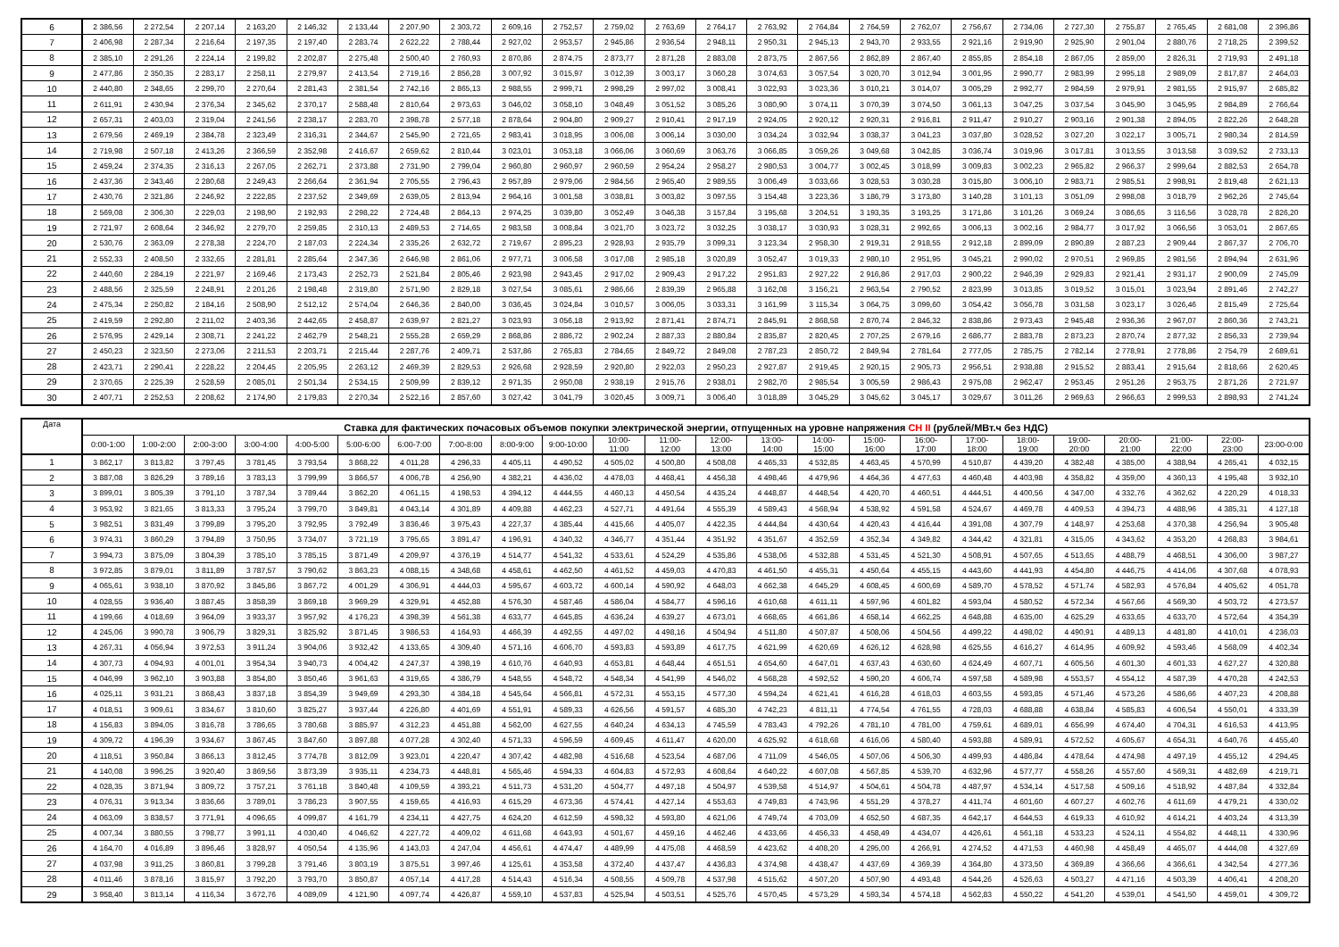| 6 | 2 386,56 | 2 272,54 | 2 207,14 | 2 163,20 | 2 146,32 | 2 133,44 | 2 207,90 | 2 303,72 | 2 609,16 | 2 752,57 | 2 759,02 | 2 763,69 | 2 764,17 | 2 763,92 | 2 764,84 | 2 764,59 | 2 762,07 | 2 756,67 | 2 734,06 | 2 727,30 | 2 755,87 | 2 765,45 | 2 681,08 | 2 396,86 |
| 7 | 2 406,98 | 2 287,34 | 2 216,64 | 2 197,35 | 2 197,40 | 2 283,74 | 2 622,22 | 2 788,44 | 2 927,02 | 2 953,57 | 2 945,86 | 2 936,54 | 2 948,11 | 2 950,31 | 2 945,13 | 2 943,70 | 2 933,55 | 2 921,16 | 2 919,90 | 2 925,90 | 2 901,04 | 2 880,76 | 2 718,25 | 2 399,52 |
| 8 | 2 385,10 | 2 291,26 | 2 224,14 | 2 199,82 | 2 202,87 | 2 275,48 | 2 500,40 | 2 760,93 | 2 870,86 | 2 874,75 | 2 873,77 | 2 871,28 | 2 883,08 | 2 873,75 | 2 867,56 | 2 862,89 | 2 867,40 | 2 855,85 | 2 854,18 | 2 867,05 | 2 859,00 | 2 826,31 | 2 719,93 | 2 491,18 |
| 9 | 2 477,86 | 2 350,35 | 2 283,17 | 2 258,11 | 2 279,97 | 2 413,54 | 2 719,16 | 2 856,28 | 3 007,92 | 3 015,97 | 3 012,39 | 3 003,17 | 3 060,28 | 3 074,63 | 3 057,54 | 3 020,70 | 3 012,94 | 3 001,95 | 2 990,77 | 2 983,99 | 2 995,18 | 2 989,09 | 2 817,87 | 2 464,03 |
| 10 | 2 440,80 | 2 348,65 | 2 299,70 | 2 270,64 | 2 281,43 | 2 381,54 | 2 742,16 | 2 865,13 | 2 988,55 | 2 999,71 | 2 998,29 | 2 997,02 | 3 008,41 | 3 022,93 | 3 023,36 | 3 010,21 | 3 014,07 | 3 005,29 | 2 992,77 | 2 984,59 | 2 979,91 | 2 981,55 | 2 915,97 | 2 685,82 |
| 11 | 2 611,91 | 2 430,94 | 2 376,34 | 2 345,62 | 2 370,17 | 2 588,48 | 2 810,64 | 2 973,63 | 3 046,02 | 3 058,10 | 3 048,49 | 3 051,52 | 3 085,26 | 3 080,90 | 3 074,11 | 3 070,39 | 3 074,50 | 3 061,13 | 3 047,25 | 3 037,54 | 3 045,90 | 3 045,95 | 2 984,89 | 2 766,64 |
| 12 | 2 657,31 | 2 403,03 | 2 319,04 | 2 241,56 | 2 238,17 | 2 283,70 | 2 398,78 | 2 577,18 | 2 878,64 | 2 904,80 | 2 909,27 | 2 910,41 | 2 917,19 | 2 924,05 | 2 920,12 | 2 920,31 | 2 916,81 | 2 911,47 | 2 910,27 | 2 903,16 | 2 901,38 | 2 894,05 | 2 822,26 | 2 648,28 |
| 13 | 2 679,56 | 2 469,19 | 2 384,78 | 2 323,49 | 2 316,31 | 2 344,67 | 2 545,90 | 2 721,65 | 2 983,41 | 3 018,95 | 3 006,08 | 3 006,14 | 3 030,00 | 3 034,24 | 3 032,94 | 3 038,37 | 3 041,23 | 3 037,80 | 3 028,52 | 3 027,20 | 3 022,17 | 3 005,71 | 2 980,34 | 2 814,59 |
| 14 | 2 719,98 | 2 507,18 | 2 413,26 | 2 366,59 | 2 352,98 | 2 416,67 | 2 659,62 | 2 810,44 | 3 023,01 | 3 053,18 | 3 066,06 | 3 060,69 | 3 063,76 | 3 066,85 | 3 059,26 | 3 049,68 | 3 042,85 | 3 036,74 | 3 019,96 | 3 017,81 | 3 013,55 | 3 013,58 | 3 039,52 | 2 733,13 |
| 15 | 2 459,24 | 2 374,35 | 2 316,13 | 2 267,05 | 2 262,71 | 2 373,88 | 2 731,90 | 2 799,04 | 2 960,80 | 2 960,97 | 2 960,59 | 2 954,24 | 2 958,27 | 2 980,53 | 3 004,77 | 3 002,45 | 3 018,99 | 3 009,83 | 3 002,23 | 2 965,82 | 2 966,37 | 2 999,64 | 2 882,53 | 2 654,78 |
| 16 | 2 437,36 | 2 343,46 | 2 280,68 | 2 249,43 | 2 266,64 | 2 361,94 | 2 705,55 | 2 796,43 | 2 957,89 | 2 979,06 | 2 984,56 | 2 965,40 | 2 989,55 | 3 006,49 | 3 033,66 | 3 028,53 | 3 030,28 | 3 015,80 | 3 006,10 | 2 983,71 | 2 985,51 | 2 998,91 | 2 819,48 | 2 621,13 |
| 17 | 2 430,76 | 2 321,86 | 2 246,92 | 2 222,85 | 2 237,52 | 2 349,69 | 2 639,05 | 2 813,94 | 2 964,16 | 3 001,58 | 3 038,81 | 3 003,82 | 3 097,55 | 3 154,48 | 3 223,36 | 3 186,79 | 3 173,80 | 3 140,28 | 3 101,13 | 3 051,09 | 2 998,08 | 3 018,79 | 2 962,26 | 2 745,64 |
| 18 | 2 569,08 | 2 306,30 | 2 229,03 | 2 198,90 | 2 192,93 | 2 298,22 | 2 724,48 | 2 864,13 | 2 974,25 | 3 039,80 | 3 052,49 | 3 046,38 | 3 157,84 | 3 195,68 | 3 204,51 | 3 193,35 | 3 193,25 | 3 171,86 | 3 101,26 | 3 069,24 | 3 086,65 | 3 116,56 | 3 028,78 | 2 826,20 |
| 19 | 2 721,97 | 2 608,64 | 2 346,92 | 2 279,70 | 2 259,85 | 2 310,13 | 2 489,53 | 2 714,65 | 2 983,58 | 3 008,84 | 3 021,70 | 3 023,72 | 3 032,25 | 3 038,17 | 3 030,93 | 3 028,31 | 2 992,65 | 3 006,13 | 3 002,16 | 2 984,77 | 3 017,92 | 3 066,56 | 3 053,01 | 2 867,65 |
| 20 | 2 530,76 | 2 363,09 | 2 278,38 | 2 224,70 | 2 187,03 | 2 224,34 | 2 335,26 | 2 632,72 | 2 719,67 | 2 895,23 | 2 928,93 | 2 935,79 | 3 099,31 | 3 123,34 | 2 958,30 | 2 919,31 | 2 918,55 | 2 912,18 | 2 899,09 | 2 890,89 | 2 887,23 | 2 909,44 | 2 867,37 | 2 706,70 |
| 21 | 2 552,33 | 2 408,50 | 2 332,65 | 2 281,81 | 2 285,64 | 2 347,36 | 2 646,98 | 2 861,06 | 2 977,71 | 3 006,58 | 3 017,08 | 2 985,18 | 3 020,89 | 3 052,47 | 3 019,33 | 2 980,10 | 2 951,95 | 3 045,21 | 2 990,02 | 2 970,51 | 2 969,85 | 2 981,56 | 2 894,94 | 2 631,96 |
| 22 | 2 440,60 | 2 284,19 | 2 221,97 | 2 169,46 | 2 173,43 | 2 252,73 | 2 521,84 | 2 805,46 | 2 923,98 | 2 943,45 | 2 917,02 | 2 909,43 | 2 917,22 | 2 951,83 | 2 927,22 | 2 916,86 | 2 917,03 | 2 900,22 | 2 946,39 | 2 929,83 | 2 921,41 | 2 931,17 | 2 900,09 | 2 745,09 |
| 23 | 2 488,56 | 2 325,59 | 2 248,91 | 2 201,26 | 2 198,48 | 2 319,80 | 2 571,90 | 2 829,18 | 3 027,54 | 3 085,61 | 2 986,66 | 2 839,39 | 2 965,88 | 3 162,08 | 3 156,21 | 2 963,54 | 2 790,52 | 2 823,99 | 3 013,85 | 3 019,52 | 3 015,01 | 3 023,94 | 2 891,46 | 2 742,27 |
| 24 | 2 475,34 | 2 250,82 | 2 184,16 | 2 508,90 | 2 512,12 | 2 574,04 | 2 646,36 | 2 840,00 | 3 036,45 | 3 024,84 | 3 010,57 | 3 006,05 | 3 033,31 | 3 161,99 | 3 115,34 | 3 064,75 | 3 099,60 | 3 054,42 | 3 056,78 | 3 031,58 | 3 023,17 | 3 026,46 | 2 815,49 | 2 725,64 |
| 25 | 2 419,59 | 2 292,80 | 2 211,02 | 2 403,36 | 2 442,65 | 2 458,87 | 2 639,97 | 2 821,27 | 3 023,93 | 3 056,18 | 2 913,92 | 2 871,41 | 2 874,71 | 2 845,91 | 2 868,58 | 2 870,74 | 2 846,32 | 2 838,86 | 2 973,43 | 2 945,48 | 2 936,36 | 2 967,07 | 2 860,36 | 2 743,21 |
| 26 | 2 576,95 | 2 429,14 | 2 308,71 | 2 241,22 | 2 462,79 | 2 548,21 | 2 555,28 | 2 659,29 | 2 868,86 | 2 886,72 | 2 902,24 | 2 887,33 | 2 880,84 | 2 835,87 | 2 820,45 | 2 707,25 | 2 679,16 | 2 686,77 | 2 883,78 | 2 873,23 | 2 870,74 | 2 877,32 | 2 856,33 | 2 739,94 |
| 27 | 2 450,23 | 2 323,50 | 2 273,06 | 2 211,53 | 2 203,71 | 2 215,44 | 2 287,76 | 2 409,71 | 2 537,86 | 2 765,83 | 2 784,65 | 2 849,72 | 2 849,08 | 2 787,23 | 2 850,72 | 2 849,94 | 2 781,64 | 2 777,05 | 2 785,75 | 2 782,14 | 2 778,91 | 2 778,86 | 2 754,79 | 2 689,61 |
| 28 | 2 423,71 | 2 290,41 | 2 228,22 | 2 204,45 | 2 205,95 | 2 263,12 | 2 469,39 | 2 829,53 | 2 926,68 | 2 928,59 | 2 920,80 | 2 922,03 | 2 950,23 | 2 927,87 | 2 919,45 | 2 920,15 | 2 905,73 | 2 956,51 | 2 938,88 | 2 915,52 | 2 883,41 | 2 915,64 | 2 818,66 | 2 620,45 |
| 29 | 2 370,65 | 2 225,39 | 2 528,59 | 2 085,01 | 2 501,34 | 2 534,15 | 2 509,99 | 2 839,12 | 2 971,35 | 2 950,08 | 2 938,19 | 2 915,76 | 2 938,01 | 2 982,70 | 2 985,54 | 3 005,59 | 2 986,43 | 2 975,08 | 2 962,47 | 2 953,45 | 2 951,26 | 2 953,75 | 2 871,26 | 2 721,97 |
| 30 | 2 407,71 | 2 252,53 | 2 208,62 | 2 174,90 | 2 179,83 | 2 270,34 | 2 522,16 | 2 857,60 | 3 027,42 | 3 041,79 | 3 020,45 | 3 009,71 | 3 006,40 | 3 018,89 | 3 045,29 | 3 045,62 | 3 045,17 | 3 029,67 | 3 011,26 | 2 969,63 | 2 966,63 | 2 999,53 | 2 898,93 | 2 741,24 |
| Дата | Ставка для фактических почасовых объемов покупки электрической энергии, отпущенных на уровне напряжения CH II (рублей/МВт.ч без НДС) | | | | | | | | | | | | | | | | | | | | | | | |
| --- | --- | --- | --- | --- | --- | --- | --- | --- | --- | --- | --- | --- | --- | --- | --- | --- | --- | --- | --- | --- | --- | --- | --- | --- |
| | 0:00-1:00 | 1:00-2:00 | 2:00-3:00 | 3:00-4:00 | 4:00-5:00 | 5:00-6:00 | 6:00-7:00 | 7:00-8:00 | 8:00-9:00 | 9:00-10:00 | 10:00- 11:00 | 11:00- 12:00 | 12:00- 13:00 | 13:00- 14:00 | 14:00- 15:00 | 15:00- 16:00 | 16:00- 17:00 | 17:00- 18:00 | 18:00- 19:00 | 19:00- 20:00 | 20:00- 21:00 | 21:00- 22:00 | 22:00- 23:00 | 23:00-0:00 |
| 1 | 3 862,17 | 3 813,82 | 3 797,45 | 3 781,45 | 3 793,54 | 3 868,22 | 4 011,28 | 4 296,33 | 4 405,11 | 4 490,52 | 4 505,02 | 4 500,80 | 4 508,08 | 4 465,33 | 4 532,85 | 4 463,45 | 4 570,99 | 4 510,87 | 4 439,20 | 4 382,48 | 4 385,00 | 4 388,94 | 4 265,41 | 4 032,15 |
| 2 | 3 887,08 | 3 826,29 | 3 789,16 | 3 783,13 | 3 799,99 | 3 866,57 | 4 006,78 | 4 256,90 | 4 382,21 | 4 436,02 | 4 478,03 | 4 468,41 | 4 456,38 | 4 498,46 | 4 479,96 | 4 464,36 | 4 477,63 | 4 460,48 | 4 403,98 | 4 358,82 | 4 359,00 | 4 360,13 | 4 195,48 | 3 932,10 |
| 3 | 3 899,01 | 3 805,39 | 3 791,10 | 3 787,34 | 3 789,44 | 3 862,20 | 4 061,15 | 4 198,53 | 4 394,12 | 4 444,55 | 4 460,13 | 4 450,54 | 4 435,24 | 4 448,87 | 4 448,54 | 4 420,70 | 4 460,51 | 4 444,51 | 4 400,56 | 4 347,00 | 4 332,76 | 4 362,62 | 4 220,29 | 4 018,33 |
| 4 | 3 953,92 | 3 821,65 | 3 813,33 | 3 795,24 | 3 799,70 | 3 849,81 | 4 043,14 | 4 301,89 | 4 409,88 | 4 462,23 | 4 527,71 | 4 491,64 | 4 555,39 | 4 589,43 | 4 568,94 | 4 538,92 | 4 591,58 | 4 524,67 | 4 469,78 | 4 409,53 | 4 394,73 | 4 488,96 | 4 385,31 | 4 127,18 |
| 5 | 3 982,51 | 3 831,49 | 3 799,89 | 3 795,20 | 3 792,95 | 3 792,49 | 3 836,46 | 3 975,43 | 4 227,37 | 4 385,44 | 4 415,66 | 4 405,07 | 4 422,35 | 4 444,84 | 4 430,64 | 4 420,43 | 4 416,44 | 4 391,08 | 4 307,79 | 4 148,97 | 4 253,68 | 4 370,38 | 4 256,94 | 3 905,48 |
| 6 | 3 974,31 | 3 860,29 | 3 794,89 | 3 750,95 | 3 734,07 | 3 721,19 | 3 795,65 | 3 891,47 | 4 196,91 | 4 340,32 | 4 346,77 | 4 351,44 | 4 351,92 | 4 351,67 | 4 352,59 | 4 352,34 | 4 349,82 | 4 344,42 | 4 321,81 | 4 315,05 | 4 343,62 | 4 353,20 | 4 268,83 | 3 984,61 |
| 7 | 3 994,73 | 3 875,09 | 3 804,39 | 3 785,10 | 3 785,15 | 3 871,49 | 4 209,97 | 4 376,19 | 4 514,77 | 4 541,32 | 4 533,61 | 4 524,29 | 4 535,86 | 4 538,06 | 4 532,88 | 4 531,45 | 4 521,30 | 4 508,91 | 4 507,65 | 4 513,65 | 4 488,79 | 4 468,51 | 4 306,00 | 3 987,27 |
| 8 | 3 972,85 | 3 879,01 | 3 811,89 | 3 787,57 | 3 790,62 | 3 863,23 | 4 088,15 | 4 348,68 | 4 458,61 | 4 462,50 | 4 461,52 | 4 459,03 | 4 470,83 | 4 461,50 | 4 455,31 | 4 450,64 | 4 455,15 | 4 443,60 | 4 441,93 | 4 454,80 | 4 446,75 | 4 414,06 | 4 307,68 | 4 078,93 |
| 9 | 4 065,61 | 3 938,10 | 3 870,92 | 3 845,86 | 3 867,72 | 4 001,29 | 4 306,91 | 4 444,03 | 4 595,67 | 4 603,72 | 4 600,14 | 4 590,92 | 4 648,03 | 4 662,38 | 4 645,29 | 4 608,45 | 4 600,69 | 4 589,70 | 4 578,52 | 4 571,74 | 4 582,93 | 4 576,84 | 4 405,62 | 4 051,78 |
| 10 | 4 028,55 | 3 936,40 | 3 887,45 | 3 858,39 | 3 869,18 | 3 969,29 | 4 329,91 | 4 452,88 | 4 576,30 | 4 587,46 | 4 586,04 | 4 584,77 | 4 596,16 | 4 610,68 | 4 611,11 | 4 597,96 | 4 601,82 | 4 593,04 | 4 580,52 | 4 572,34 | 4 567,66 | 4 569,30 | 4 503,72 | 4 273,57 |
| 11 | 4 199,66 | 4 018,69 | 3 964,09 | 3 933,37 | 3 957,92 | 4 176,23 | 4 398,39 | 4 561,38 | 4 633,77 | 4 645,85 | 4 636,24 | 4 639,27 | 4 673,01 | 4 668,65 | 4 661,86 | 4 658,14 | 4 662,25 | 4 648,88 | 4 635,00 | 4 625,29 | 4 633,65 | 4 633,70 | 4 572,64 | 4 354,39 |
| 12 | 4 245,06 | 3 990,78 | 3 906,79 | 3 829,31 | 3 825,92 | 3 871,45 | 3 986,53 | 4 164,93 | 4 466,39 | 4 492,55 | 4 497,02 | 4 498,16 | 4 504,94 | 4 511,80 | 4 507,87 | 4 508,06 | 4 504,56 | 4 499,22 | 4 498,02 | 4 490,91 | 4 489,13 | 4 481,80 | 4 410,01 | 4 236,03 |
| 13 | 4 267,31 | 4 056,94 | 3 972,53 | 3 911,24 | 3 904,06 | 3 932,42 | 4 133,65 | 4 309,40 | 4 571,16 | 4 606,70 | 4 593,83 | 4 593,89 | 4 617,75 | 4 621,99 | 4 620,69 | 4 626,12 | 4 628,98 | 4 625,55 | 4 616,27 | 4 614,95 | 4 609,92 | 4 593,46 | 4 568,09 | 4 402,34 |
| 14 | 4 307,73 | 4 094,93 | 4 001,01 | 3 954,34 | 3 940,73 | 4 004,42 | 4 247,37 | 4 398,19 | 4 610,76 | 4 640,93 | 4 653,81 | 4 648,44 | 4 651,51 | 4 654,60 | 4 647,01 | 4 637,43 | 4 630,60 | 4 624,49 | 4 607,71 | 4 605,56 | 4 601,30 | 4 601,33 | 4 627,27 | 4 320,88 |
| 15 | 4 046,99 | 3 962,10 | 3 903,88 | 3 854,80 | 3 850,46 | 3 961,63 | 4 319,65 | 4 386,79 | 4 548,55 | 4 548,72 | 4 548,34 | 4 541,99 | 4 546,02 | 4 568,28 | 4 592,52 | 4 590,20 | 4 606,74 | 4 597,58 | 4 589,98 | 4 553,57 | 4 554,12 | 4 587,39 | 4 470,28 | 4 242,53 |
| 16 | 4 025,11 | 3 931,21 | 3 868,43 | 3 837,18 | 3 854,39 | 3 949,69 | 4 293,30 | 4 384,18 | 4 545,64 | 4 566,81 | 4 572,31 | 4 553,15 | 4 577,30 | 4 594,24 | 4 621,41 | 4 616,28 | 4 618,03 | 4 603,55 | 4 593,85 | 4 571,46 | 4 573,26 | 4 586,66 | 4 407,23 | 4 208,88 |
| 17 | 4 018,51 | 3 909,61 | 3 834,67 | 3 810,60 | 3 825,27 | 3 937,44 | 4 226,80 | 4 401,69 | 4 551,91 | 4 589,33 | 4 626,56 | 4 591,57 | 4 685,30 | 4 742,23 | 4 811,11 | 4 774,54 | 4 761,55 | 4 728,03 | 4 688,88 | 4 638,84 | 4 585,83 | 4 606,54 | 4 550,01 | 4 333,39 |
| 18 | 4 156,83 | 3 894,05 | 3 816,78 | 3 786,65 | 3 780,68 | 3 885,97 | 4 312,23 | 4 451,88 | 4 562,00 | 4 627,55 | 4 640,24 | 4 634,13 | 4 745,59 | 4 783,43 | 4 792,26 | 4 781,10 | 4 781,00 | 4 759,61 | 4 689,01 | 4 656,99 | 4 674,40 | 4 704,31 | 4 616,53 | 4 413,95 |
| 19 | 4 309,72 | 4 196,39 | 3 934,67 | 3 867,45 | 3 847,60 | 3 897,88 | 4 077,28 | 4 302,40 | 4 571,33 | 4 596,59 | 4 609,45 | 4 611,47 | 4 620,00 | 4 625,92 | 4 618,68 | 4 616,06 | 4 580,40 | 4 593,88 | 4 589,91 | 4 572,52 | 4 605,67 | 4 654,31 | 4 640,76 | 4 455,40 |
| 20 | 4 118,51 | 3 950,84 | 3 866,13 | 3 812,45 | 3 774,78 | 3 812,09 | 3 923,01 | 4 220,47 | 4 307,42 | 4 482,98 | 4 516,68 | 4 523,54 | 4 687,06 | 4 711,09 | 4 546,05 | 4 507,06 | 4 506,30 | 4 499,93 | 4 486,84 | 4 478,64 | 4 474,98 | 4 497,19 | 4 455,12 | 4 294,45 |
| 21 | 4 140,08 | 3 996,25 | 3 920,40 | 3 869,56 | 3 873,39 | 3 935,11 | 4 234,73 | 4 448,81 | 4 565,46 | 4 594,33 | 4 604,83 | 4 572,93 | 4 608,64 | 4 640,22 | 4 607,08 | 4 567,85 | 4 539,70 | 4 632,96 | 4 577,77 | 4 558,26 | 4 557,60 | 4 569,31 | 4 482,69 | 4 219,71 |
| 22 | 4 028,35 | 3 871,94 | 3 809,72 | 3 757,21 | 3 761,18 | 3 840,48 | 4 109,59 | 4 393,21 | 4 511,73 | 4 531,20 | 4 504,77 | 4 497,18 | 4 504,97 | 4 539,58 | 4 514,97 | 4 504,61 | 4 504,78 | 4 487,97 | 4 534,14 | 4 517,58 | 4 509,16 | 4 518,92 | 4 487,84 | 4 332,84 |
| 23 | 4 076,31 | 3 913,34 | 3 836,66 | 3 789,01 | 3 786,23 | 3 907,55 | 4 159,65 | 4 416,93 | 4 615,29 | 4 673,36 | 4 574,41 | 4 427,14 | 4 553,63 | 4 749,83 | 4 743,96 | 4 551,29 | 4 378,27 | 4 411,74 | 4 601,60 | 4 607,27 | 4 602,76 | 4 611,69 | 4 479,21 | 4 330,02 |
| 24 | 4 063,09 | 3 838,57 | 3 771,91 | 4 096,65 | 4 099,87 | 4 161,79 | 4 234,11 | 4 427,75 | 4 624,20 | 4 612,59 | 4 598,32 | 4 593,80 | 4 621,06 | 4 749,74 | 4 703,09 | 4 652,50 | 4 687,35 | 4 642,17 | 4 644,53 | 4 619,33 | 4 610,92 | 4 614,21 | 4 403,24 | 4 313,39 |
| 25 | 4 007,34 | 3 880,55 | 3 798,77 | 3 991,11 | 4 030,40 | 4 046,62 | 4 227,72 | 4 409,02 | 4 611,68 | 4 643,93 | 4 501,67 | 4 459,16 | 4 462,46 | 4 433,66 | 4 456,33 | 4 458,49 | 4 434,07 | 4 426,61 | 4 561,18 | 4 533,23 | 4 524,11 | 4 554,82 | 4 448,11 | 4 330,96 |
| 26 | 4 164,70 | 4 016,89 | 3 896,46 | 3 828,97 | 4 050,54 | 4 135,96 | 4 143,03 | 4 247,04 | 4 456,61 | 4 474,47 | 4 489,99 | 4 475,08 | 4 468,59 | 4 423,62 | 4 408,20 | 4 295,00 | 4 266,91 | 4 274,52 | 4 471,53 | 4 460,98 | 4 458,49 | 4 465,07 | 4 444,08 | 4 327,69 |
| 27 | 4 037,98 | 3 911,25 | 3 860,81 | 3 799,28 | 3 791,46 | 3 803,19 | 3 875,51 | 3 997,46 | 4 125,61 | 4 353,58 | 4 372,40 | 4 437,47 | 4 436,83 | 4 374,98 | 4 438,47 | 4 437,69 | 4 369,39 | 4 364,80 | 4 373,50 | 4 369,89 | 4 366,66 | 4 366,61 | 4 342,54 | 4 277,36 |
| 28 | 4 011,46 | 3 878,16 | 3 815,97 | 3 792,20 | 3 793,70 | 3 850,87 | 4 057,14 | 4 417,28 | 4 514,43 | 4 516,34 | 4 508,55 | 4 509,78 | 4 537,98 | 4 515,62 | 4 507,20 | 4 507,90 | 4 493,48 | 4 544,26 | 4 526,63 | 4 503,27 | 4 471,16 | 4 503,39 | 4 406,41 | 4 208,20 |
| 29 | 3 958,40 | 3 813,14 | 4 116,34 | 3 672,76 | 4 089,09 | 4 121,90 | 4 097,74 | 4 426,87 | 4 559,10 | 4 537,83 | 4 525,94 | 4 503,51 | 4 525,76 | 4 570,45 | 4 573,29 | 4 593,34 | 4 574,18 | 4 562,83 | 4 550,22 | 4 541,20 | 4 539,01 | 4 541,50 | 4 459,01 | 4 309,72 |